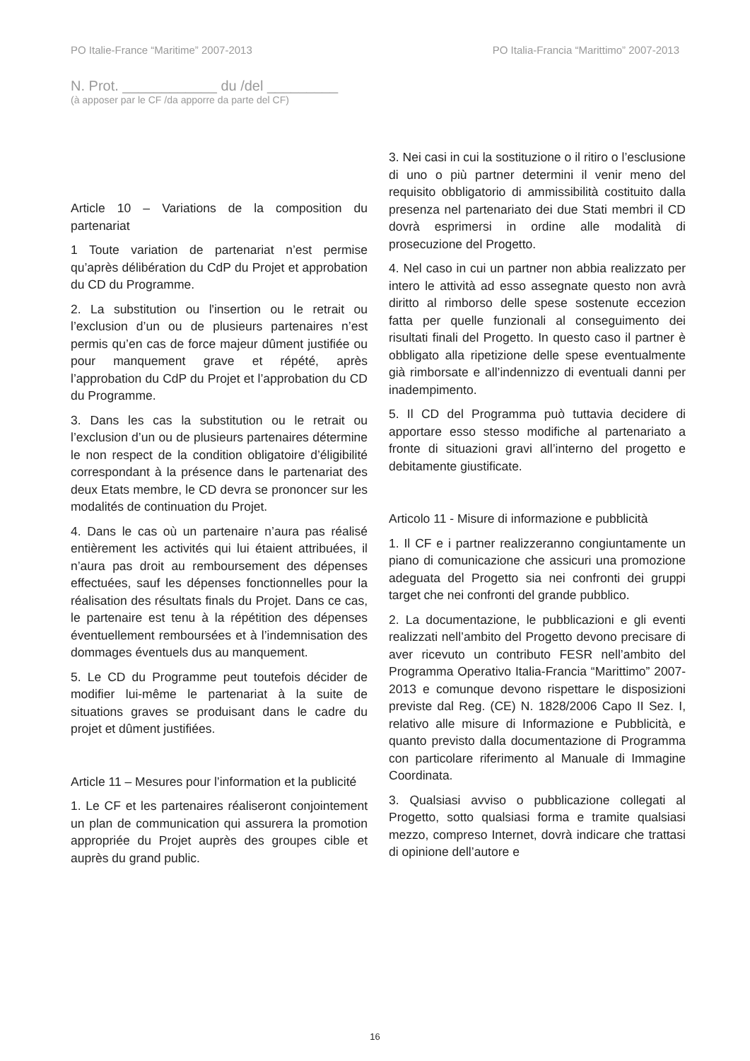PO Italie-France “Maritime” 2007-2013 PO Italia-Francia “Marittimo” 2007-2013
N. Prot. ____________ du /del _________
(à apposer par le CF /da apporre da parte del CF)
Article 10 – Variations de la composition du partenariat
1 Toute variation de partenariat n’est permise qu’après délibération du CdP du Projet et approbation du CD du Programme.
2. La substitution ou l'insertion ou le retrait ou l’exclusion d’un ou de plusieurs partenaires n’est permis qu’en cas de force majeur dûment justifiée ou pour manquement grave et répété, après l’approbation du CdP du Projet et l’approbation du CD du Programme.
3. Dans les cas la substitution ou le retrait ou l’exclusion d’un ou de plusieurs partenaires détermine le non respect de la condition obligatoire d’éligibilité correspondant à la présence dans le partenariat des deux Etats membre, le CD devra se prononcer sur les modalités de continuation du Projet.
4. Dans le cas où un partenaire n’aura pas réalisé entièrement les activités qui lui étaient attribuées, il n’aura pas droit au remboursement des dépenses effectuées, sauf les dépenses fonctionnelles pour la réalisation des résultats finals du Projet. Dans ce cas, le partenaire est tenu à la répétition des dépenses éventuellement remboursées et à l’indemnisation des dommages éventuels dus au manquement.
5. Le CD du Programme peut toutefois décider de modifier lui-même le partenariat à la suite de situations graves se produisant dans le cadre du projet et dûment justifiées.
Article 11 – Mesures pour l’information et la publicité
1. Le CF et les partenaires réaliseront conjointement un plan de communication qui assurera la promotion appropriée du Projet auprès des groupes cible et auprès du grand public.
3. Nei casi in cui la sostituzione o il ritiro o l’esclusione di uno o più partner determini il venir meno del requisito obbligatorio di ammissibilità costituito dalla presenza nel partenariato dei due Stati membri il CD dovrà esprimersi in ordine alle modalità di prosecuzione del Progetto.
4. Nel caso in cui un partner non abbia realizzato per intero le attività ad esso assegnate questo non avrà diritto al rimborso delle spese sostenute eccezion fatta per quelle funzionali al conseguimento dei risultati finali del Progetto. In questo caso il partner è obbligato alla ripetizione delle spese eventualmente già rimborsate e all’indennizzo di eventuali danni per inadempimento.
5. Il CD del Programma può tuttavia decidere di apportare esso stesso modifiche al partenariato a fronte di situazioni gravi all’interno del progetto e debitamente giustificate.
Articolo 11 - Misure di informazione e pubblicità
1. Il CF e i partner realizzeranno congiuntamente un piano di comunicazione che assicuri una promozione adeguata del Progetto sia nei confronti dei gruppi target che nei confronti del grande pubblico.
2. La documentazione, le pubblicazioni e gli eventi realizzati nell’ambito del Progetto devono precisare di aver ricevuto un contributo FESR nell’ambito del Programma Operativo Italia-Francia “Marittimo” 2007-2013 e comunque devono rispettare le disposizioni previste dal Reg. (CE) N. 1828/2006 Capo II Sez. I, relativo alle misure di Informazione e Pubblicità, e quanto previsto dalla documentazione di Programma con particolare riferimento al Manuale di Immagine Coordinata.
3. Qualsiasi avviso o pubblicazione collegati al Progetto, sotto qualsiasi forma e tramite qualsiasi mezzo, compreso Internet, dovrà indicare che trattasi di opinione dell’autore e
16